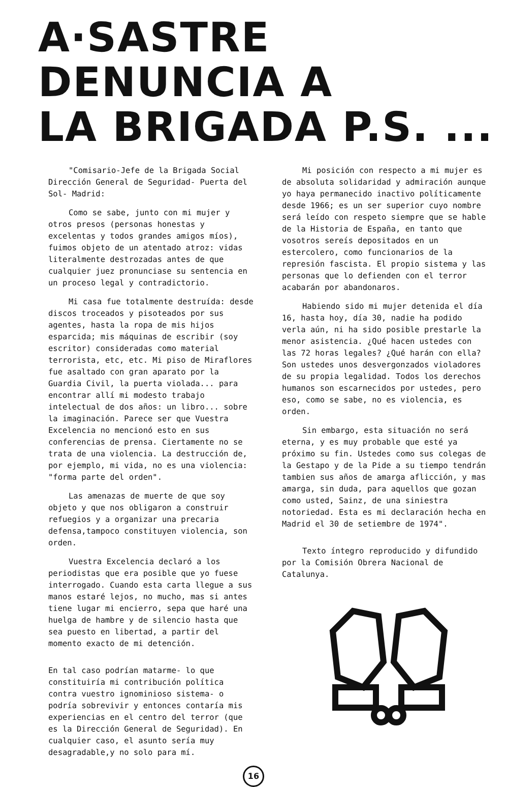A·SASTRE DENUNCIA A
LA BRIGADA P.S. ...
"Comisario-Jefe de la Brigada Social Dirección General de Seguridad- Puerta del Sol- Madrid:
Como se sabe, junto con mi mujer y otros presos (personas honestas y excelentas y todos grandes amigos míos), fuimos objeto de un atentado atroz: vidas literalmente destrozadas antes de que cualquier juez pronunciase su sentencia en un proceso legal y contradictorio.
Mi casa fue totalmente destruída: desde discos troceados y pisoteados por sus agentes, hasta la ropa de mis hijos esparcida; mis máquinas de escribir (soy escritor) consideradas como material terrorista, etc, etc. Mi piso de Miraflores fue asaltado con gran aparato por la Guardia Civil, la puerta violada... para encontrar allí mi modesto trabajo intelectual de dos años: un libro... sobre la imaginación. Parece ser que Vuestra Excelencia no mencionó esto en sus conferencias de prensa. Ciertamente no se trata de una violencia. La destrucción de, por ejemplo, mi vida, no es una violencia: "forma parte del orden".
Las amenazas de muerte de que soy objeto y que nos obligaron a construir refuegios y a organizar una precaria defensa,tampoco constituyen violencia, son orden.
Vuestra Excelencia declaró a los periodistas que era posible que yo fuese interrogado. Cuando esta carta llegue a sus manos estaré lejos, no mucho, mas si antes tiene lugar mi encierro, sepa que haré una huelga de hambre y de silencio hasta que sea puesto en libertad, a partir del momento exacto de mi detención.
En tal caso podrían matarme- lo que constituiría mi contribución política contra vuestro ignominioso sistema- o podría sobrevivir y entonces contaría mis experiencias en el centro del terror (que es la Dirección General de Seguridad). En cualquier caso, el asunto sería muy desagradable,y no solo para mí.
Mi posición con respecto a mi mujer es de absoluta solidaridad y admiración aunque yo haya permanecido inactivo políticamente desde 1966; es un ser superior cuyo nombre será leído con respeto siempre que se hable de la Historia de España, en tanto que vosotros sereís depositados en un estercolero, como funcionarios de la represión fascista. El propio sistema y las personas que lo defienden con el terror acabarán por abandonaros.
Habiendo sido mi mujer detenida el día 16, hasta hoy, día 30, nadie ha podido verla aún, ni ha sido posible prestarle la menor asistencia. ¿Qué hacen ustedes con las 72 horas legales? ¿Qué harán con ella? Son ustedes unos desvergonzados violadores de su propia legalidad. Todos los derechos humanos son escarnecidos por ustedes, pero eso, como se sabe, no es violencia, es orden.
Sin embargo, esta situación no será eterna, y es muy probable que esté ya próximo su fin. Ustedes como sus colegas de la Gestapo y de la Pide a su tiempo tendrán tambien sus años de amarga aflicción, y mas amarga, sin duda, para aquellos que gozan como usted, Sainz, de una siniestra notoriedad. Esta es mi declaración hecha en Madrid el 30 de setiembre de 1974".
Texto íntegro reproducido y difundido por la Comisión Obrera Nacional de Catalunya.
16